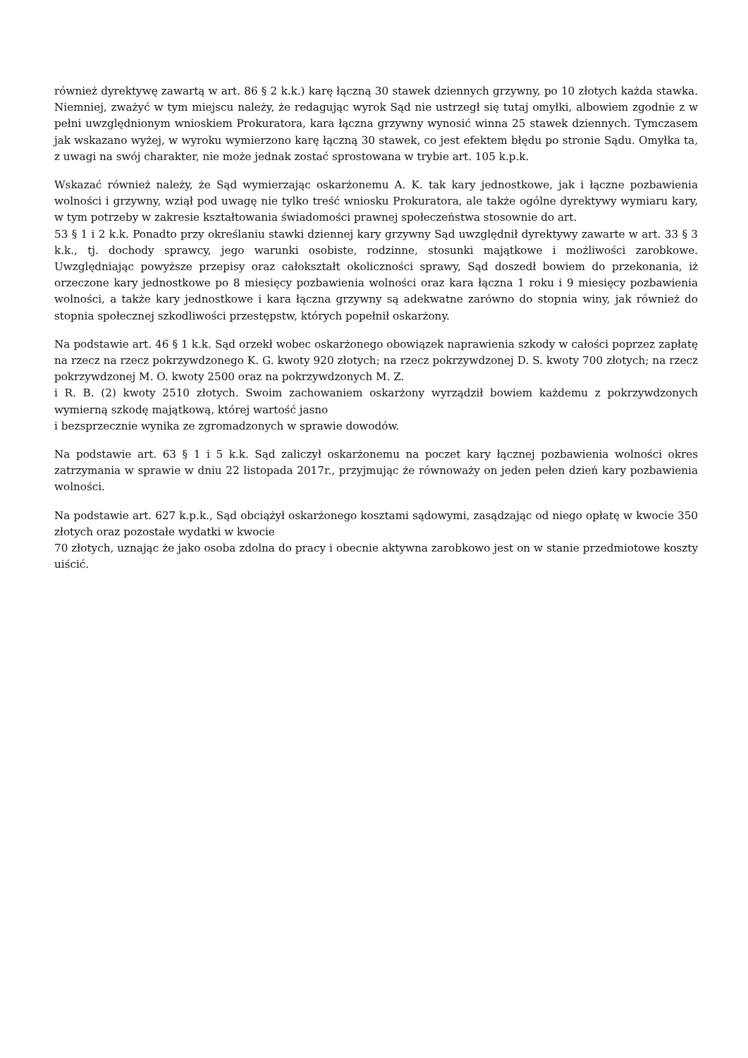również dyrektywę zawartą w art. 86 § 2 k.k.) karę łączną 30 stawek dziennych grzywny, po 10 złotych każda stawka. Niemniej, zważyć w tym miejscu należy, że redagując wyrok Sąd nie ustrzegł się tutaj omyłki, albowiem zgodnie z w pełni uwzględnionym wnioskiem Prokuratora, kara łączna grzywny wynosić winna 25 stawek dziennych. Tymczasem jak wskazano wyżej, w wyroku wymierzono karę łączną 30 stawek, co jest efektem błędu po stronie Sądu. Omyłka ta, z uwagi na swój charakter, nie może jednak zostać sprostowana w trybie art. 105 k.p.k.
Wskazać również należy, że Sąd wymierzając oskarżonemu A. K. tak kary jednostkowe, jak i łączne pozbawienia wolności i grzywny, wziął pod uwagę nie tylko treść wniosku Prokuratora, ale także ogólne dyrektywy wymiaru kary, w tym potrzeby w zakresie kształtowania świadomości prawnej społeczeństwa stosownie do art.
53 § 1 i 2 k.k. Ponadto przy określaniu stawki dziennej kary grzywny Sąd uwzględnił dyrektywy zawarte w art. 33 § 3 k.k., tj. dochody sprawcy, jego warunki osobiste, rodzinne, stosunki majątkowe i możliwości zarobkowe. Uwzględniając powyższe przepisy oraz całokształt okoliczności sprawy, Sąd doszedł bowiem do przekonania, iż orzeczone kary jednostkowe po 8 miesięcy pozbawienia wolności oraz kara łączna 1 roku i 9 miesięcy pozbawienia wolności, a także kary jednostkowe i kara łączna grzywny są adekwatne zarówno do stopnia winy, jak również do stopnia społecznej szkodliwości przestępstw, których popełnił oskarżony.
Na podstawie art. 46 § 1 k.k. Sąd orzekł wobec oskarżonego obowiązek naprawienia szkody w całości poprzez zapłatę na rzecz na rzecz pokrzywdzonego K. G. kwoty 920 złotych; na rzecz pokrzywdzonej D. S. kwoty 700 złotych; na rzecz pokrzywdzonej M. O. kwoty 2500 oraz na pokrzywdzonych M. Z.
i R. B. (2) kwoty 2510 złotych. Swoim zachowaniem oskarżony wyrządził bowiem każdemu z pokrzywdzonych wymierną szkodę majątkową, której wartość jasno
i bezsprzecznie wynika ze zgromadzonych w sprawie dowodów.
Na podstawie art. 63 § 1 i 5 k.k. Sąd zaliczył oskarżonemu na poczet kary łącznej pozbawienia wolności okres zatrzymania w sprawie w dniu 22 listopada 2017r., przyjmując że równoważy on jeden pełen dzień kary pozbawienia wolności.
Na podstawie art. 627 k.p.k., Sąd obciążył oskarżonego kosztami sądowymi, zasądzając od niego opłatę w kwocie 350 złotych oraz pozostałe wydatki w kwocie
70 złotych, uznając że jako osoba zdolna do pracy i obecnie aktywna zarobkowo jest on w stanie przedmiotowe koszty uiścić.